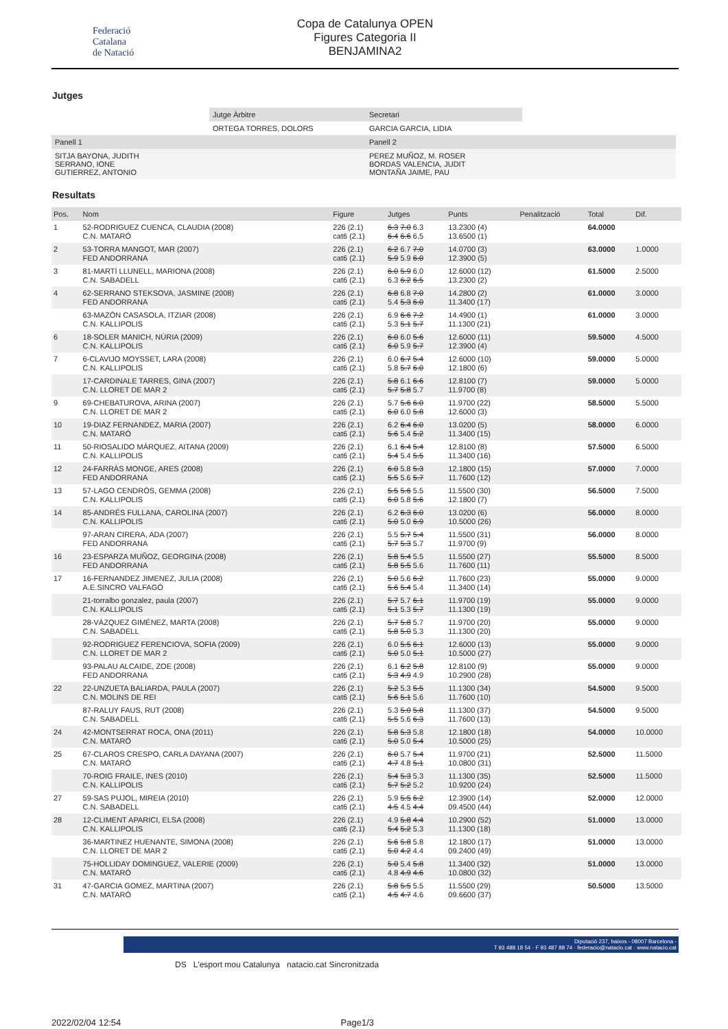Federació
Catalana
de Natació
Copa de Catalunya OPEN
Figures Categoria II
BENJAMINA2
Jutges
| | Jutge Àrbitre | Secretari | |
| | ORTEGA TORRES, DOLORS | GARCIA GARCIA, LIDIA | |
| Panell 1 | | Panell 2 | |
| SITJA BAYONA, JUDITH SERRANO, IONE GUTIERREZ, ANTONIO | | PEREZ MUÑOZ, M. ROSER BORDAS VALENCIA, JUDIT MONTAÑA JAIME, PAU | |
Resultats
| Pos. | Nom | Figure | Jutges | Punts | Penalització | Total | Dif. |
| --- | --- | --- | --- | --- | --- | --- | --- |
| 1 | 52-RODRIGUEZ CUENCA, CLAUDIA (2008) C.N. MATARÓ | 226 (2.1) cat6 (2.1) | 6.3 7.0 6.3 6.4 6.6 6.5 | 13.2300 (4) 13.6500 (1) | | 64.0000 | |
| 2 | 53-TORRA MANGOT, MAR (2007) FED ANDORRANA | 226 (2.1) cat6 (2.1) | 6.2 6.7 7.0 5.9 5.9 6.0 | 14.0700 (3) 12.3900 (5) | | 63.0000 | 1.0000 |
| 3 | 81-MARTÍ LLUNELL, MARIONA (2008) C.N. SABADELL | 226 (2.1) cat6 (2.1) | 6.0 5.9 6.0 6.3 6.2 6.5 | 12.6000 (12) 13.2300 (2) | | 61.5000 | 2.5000 |
| 4 | 62-SERRANO STEKSOVA, JASMINE (2008) FED ANDORRANA | 226 (2.1) cat6 (2.1) | 6.8 6.8 7.0 5.4 5.3 6.0 | 14.2800 (2) 11.3400 (17) | | 61.0000 | 3.0000 |
| | 63-MAZÓN CASASOLA, ITZIAR (2008) C.N. KALLIPOLIS | 226 (2.1) cat6 (2.1) | 6.9 6.6 7.2 5.3 5.1 5.7 | 14.4900 (1) 11.1300 (21) | | 61.0000 | 3.0000 |
| 6 | 18-SOLER MANICH, NÚRIA (2009) C.N. KALLIPOLIS | 226 (2.1) cat6 (2.1) | 6.0 6.0 5.6 6.0 5.9 5.7 | 12.6000 (11) 12.3900 (4) | | 59.5000 | 4.5000 |
| 7 | 6-CLAVIJO MOYSSET, LARA (2008) C.N. KALLIPOLIS | 226 (2.1) cat6 (2.1) | 6.0 6.7 5.4 5.8 5.7 6.0 | 12.6000 (10) 12.1800 (6) | | 59.0000 | 5.0000 |
| | 17-CARDINALE TARRES, GINA (2007) C.N. LLORET DE MAR 2 | 226 (2.1) cat6 (2.1) | 5.8 6.1 6.6 5.7 5.8 5.7 | 12.8100 (7) 11.9700 (8) | | 59.0000 | 5.0000 |
| 9 | 69-CHEBATUROVA, ARINA (2007) C.N. LLORET DE MAR 2 | 226 (2.1) cat6 (2.1) | 5.7 5.6 6.0 6.0 6.0 5.8 | 11.9700 (22) 12.6000 (3) | | 58.5000 | 5.5000 |
| 10 | 19-DIAZ FERNANDEZ, MARIA (2007) C.N. MATARÓ | 226 (2.1) cat6 (2.1) | 6.2 6.4 6.0 5.6 5.4 5.2 | 13.0200 (5) 11.3400 (15) | | 58.0000 | 6.0000 |
| 11 | 50-RIOSALIDO MÁRQUEZ, AITANA (2009) C.N. KALLIPOLIS | 226 (2.1) cat6 (2.1) | 6.1 6.4 5.4 5.4 5.4 5.5 | 12.8100 (8) 11.3400 (16) | | 57.5000 | 6.5000 |
| 12 | 24-FARRÀS MONGE, ARES (2008) FED ANDORRANA | 226 (2.1) cat6 (2.1) | 6.0 5.8 5.3 5.5 5.6 5.7 | 12.1800 (15) 11.7600 (12) | | 57.0000 | 7.0000 |
| 13 | 57-LAGO CENDRÓS, GEMMA (2008) C.N. KALLIPOLIS | 226 (2.1) cat6 (2.1) | 5.5 5.6 5.5 6.0 5.8 5.6 | 11.5500 (30) 12.1800 (7) | | 56.5000 | 7.5000 |
| 14 | 85-ANDRÉS FULLANA, CAROLINA (2007) C.N. KALLIPOLIS | 226 (2.1) cat6 (2.1) | 6.2 6.3 6.0 5.0 5.0 6.9 | 13.0200 (6) 10.5000 (26) | | 56.0000 | 8.0000 |
| | 97-ARAN CIRERA, ADA (2007) FED ANDORRANA | 226 (2.1) cat6 (2.1) | 5.5 5.7 5.4 5.7 5.3 5.7 | 11.5500 (31) 11.9700 (9) | | 56.0000 | 8.0000 |
| 16 | 23-ESPARZA MUÑOZ, GEORGINA (2008) FED ANDORRANA | 226 (2.1) cat6 (2.1) | 5.8 5.4 5.5 5.8 5.5 5.6 | 11.5500 (27) 11.7600 (11) | | 55.5000 | 8.5000 |
| 17 | 16-FERNANDEZ JIMENEZ, JULIA (2008) A.E.SINCRO VALFAGÓ | 226 (2.1) cat6 (2.1) | 5.0 5.6 6.2 5.6 5.4 5.4 | 11.7600 (23) 11.3400 (14) | | 55.0000 | 9.0000 |
| | 21-torralbo gonzalez, paula (2007) C.N. KALLIPOLIS | 226 (2.1) cat6 (2.1) | 5.7 5.7 6.1 5.1 5.3 5.7 | 11.9700 (19) 11.1300 (19) | | 55.0000 | 9.0000 |
| | 28-VÁZQUEZ GIMÉNEZ, MARTA (2008) C.N. SABADELL | 226 (2.1) cat6 (2.1) | 5.7 5.8 5.7 5.8 5.0 5.3 | 11.9700 (20) 11.1300 (20) | | 55.0000 | 9.0000 |
| | 92-RODRIGUEZ FERENCIOVA, SOFIA (2009) C.N. LLORET DE MAR 2 | 226 (2.1) cat6 (2.1) | 6.0 5.5 6.1 5.0 5.0 5.1 | 12.6000 (13) 10.5000 (27) | | 55.0000 | 9.0000 |
| | 93-PALAU ALCAIDE, ZOE (2008) FED ANDORRANA | 226 (2.1) cat6 (2.1) | 6.1 6.2 5.8 5.3 4.9 4.9 | 12.8100 (9) 10.2900 (28) | | 55.0000 | 9.0000 |
| 22 | 22-UNZUETA BALIARDA, PAULA (2007) C.N. MOLINS DE REI | 226 (2.1) cat6 (2.1) | 5.2 5.3 5.5 5.6 5.1 5.6 | 11.1300 (34) 11.7600 (10) | | 54.5000 | 9.5000 |
| | 87-RALUY FAUS, RUT (2008) C.N. SABADELL | 226 (2.1) cat6 (2.1) | 5.3 5.0 5.8 5.5 5.6 6.3 | 11.1300 (37) 11.7600 (13) | | 54.5000 | 9.5000 |
| 24 | 42-MONTSERRAT ROCA, ONA (2011) C.N. MATARÓ | 226 (2.1) cat6 (2.1) | 5.8 5.3 5.8 5.0 5.0 5.4 | 12.1800 (18) 10.5000 (25) | | 54.0000 | 10.0000 |
| 25 | 67-CLAROS CRESPO, CARLA DAYANA (2007) C.N. MATARÓ | 226 (2.1) cat6 (2.1) | 6.0 5.7 5.4 4.7 4.8 5.1 | 11.9700 (21) 10.0800 (31) | | 52.5000 | 11.5000 |
| | 70-ROIG FRAILE, INES (2010) C.N. KALLIPOLIS | 226 (2.1) cat6 (2.1) | 5.4 5.3 5.3 5.7 5.2 5.2 | 11.1300 (35) 10.9200 (24) | | 52.5000 | 11.5000 |
| 27 | 59-SAS PUJOL, MIREIA (2010) C.N. SABADELL | 226 (2.1) cat6 (2.1) | 5.9 5.5 6.2 4.5 4.5 4.4 | 12.3900 (14) 09.4500 (44) | | 52.0000 | 12.0000 |
| 28 | 12-CLIMENT APARICI, ELSA (2008) C.N. KALLIPOLIS | 226 (2.1) cat6 (2.1) | 4.9 5.8 4.4 5.4 5.2 5.3 | 10.2900 (52) 11.1300 (18) | | 51.0000 | 13.0000 |
| | 36-MARTINEZ HUENANTE, SIMONA (2008) C.N. LLORET DE MAR 2 | 226 (2.1) cat6 (2.1) | 5.6 5.8 5.8 5.0 4.2 4.4 | 12.1800 (17) 09.2400 (49) | | 51.0000 | 13.0000 |
| | 75-HOLLIDAY DOMINGUEZ, VALERIE (2009) C.N. MATARÓ | 226 (2.1) cat6 (2.1) | 5.0 5.4 5.8 4.8 4.9 4.6 | 11.3400 (32) 10.0800 (32) | | 51.0000 | 13.0000 |
| 31 | 47-GARCIA GOMEZ, MARTINA (2007) C.N. MATARÓ | 226 (2.1) cat6 (2.1) | 5.8 5.5 5.5 4.5 4.7 4.6 | 11.5500 (29) 09.6600 (37) | | 50.5000 | 13.5000 |
Diputació 237, baixos - 08007 Barcelona -
T 93 488 18 54 · F 93 487 88 74 · federacio@natacio.cat · www.natacio.cat
DS L'esport mou Catalunya natacio.cat Sincronitzada
2022/02/04 12:54 Page1/3